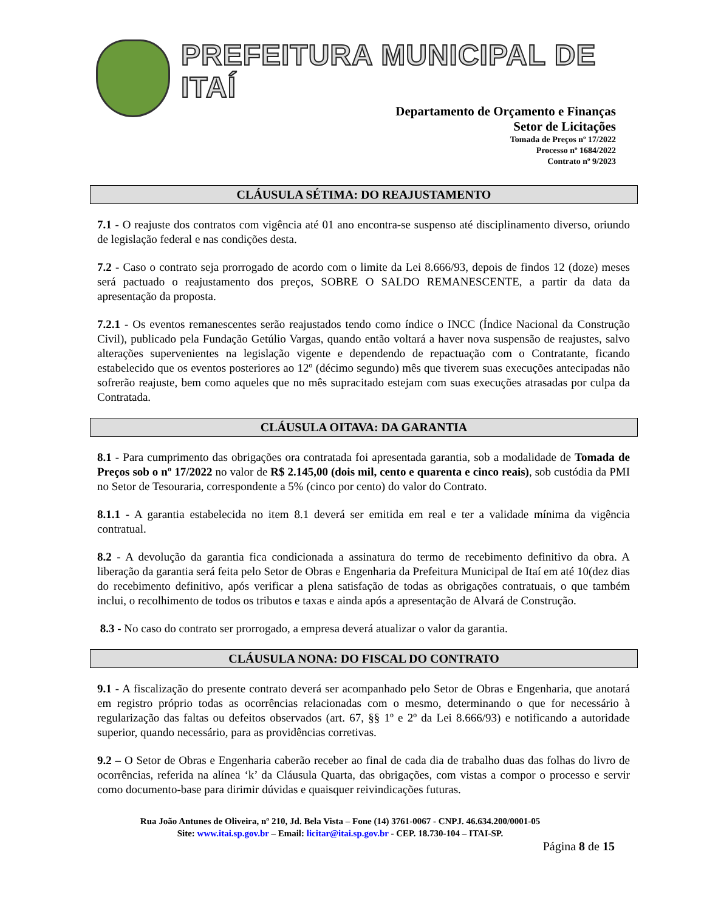PREFEITURA MUNICIPAL DE ITAÍ
Departamento de Orçamento e Finanças
Setor de Licitações
Tomada de Preços nº 17/2022
Processo nº 1684/2022
Contrato nº 9/2023
CLÁUSULA SÉTIMA: DO REAJUSTAMENTO
7.1 - O reajuste dos contratos com vigência até 01 ano encontra-se suspenso até disciplinamento diverso, oriundo de legislação federal e nas condições desta.
7.2 - Caso o contrato seja prorrogado de acordo com o limite da Lei 8.666/93, depois de findos 12 (doze) meses será pactuado o reajustamento dos preços, SOBRE O SALDO REMANESCENTE, a partir da data da apresentação da proposta.
7.2.1 - Os eventos remanescentes serão reajustados tendo como índice o INCC (Índice Nacional da Construção Civil), publicado pela Fundação Getúlio Vargas, quando então voltará a haver nova suspensão de reajustes, salvo alterações supervenientes na legislação vigente e dependendo de repactuação com o Contratante, ficando estabelecido que os eventos posteriores ao 12º (décimo segundo) mês que tiverem suas execuções antecipadas não sofrerão reajuste, bem como aqueles que no mês supracitado estejam com suas execuções atrasadas por culpa da Contratada.
CLÁUSULA OITAVA: DA GARANTIA
8.1 - Para cumprimento das obrigações ora contratada foi apresentada garantia, sob a modalidade de Tomada de Preços sob o nº 17/2022 no valor de R$ 2.145,00 (dois mil, cento e quarenta e cinco reais), sob custódia da PMI no Setor de Tesouraria, correspondente a 5% (cinco por cento) do valor do Contrato.
8.1.1 - A garantia estabelecida no item 8.1 deverá ser emitida em real e ter a validade mínima da vigência contratual.
8.2 - A devolução da garantia fica condicionada a assinatura do termo de recebimento definitivo da obra. A liberação da garantia será feita pelo Setor de Obras e Engenharia da Prefeitura Municipal de Itaí em até 10(dez dias do recebimento definitivo, após verificar a plena satisfação de todas as obrigações contratuais, o que também inclui, o recolhimento de todos os tributos e taxas e ainda após a apresentação de Alvará de Construção.
8.3 - No caso do contrato ser prorrogado, a empresa deverá atualizar o valor da garantia.
CLÁUSULA NONA: DO FISCAL DO CONTRATO
9.1 - A fiscalização do presente contrato deverá ser acompanhado pelo Setor de Obras e Engenharia, que anotará em registro próprio todas as ocorrências relacionadas com o mesmo, determinando o que for necessário à regularização das faltas ou defeitos observados (art. 67, §§ 1º e 2º da Lei 8.666/93) e notificando a autoridade superior, quando necessário, para as providências corretivas.
9.2 – O Setor de Obras e Engenharia caberão receber ao final de cada dia de trabalho duas das folhas do livro de ocorrências, referida na alínea ‘k’ da Cláusula Quarta, das obrigações, com vistas a compor o processo e servir como documento-base para dirimir dúvidas e quaisquer reivindicações futuras.
Rua João Antunes de Oliveira, nº 210, Jd. Bela Vista – Fone (14) 3761-0067 - CNPJ. 46.634.200/0001-05
Site: www.itai.sp.gov.br – Email: licitar@itai.sp.gov.br - CEP. 18.730-104 – ITAI-SP.
Página 8 de 15